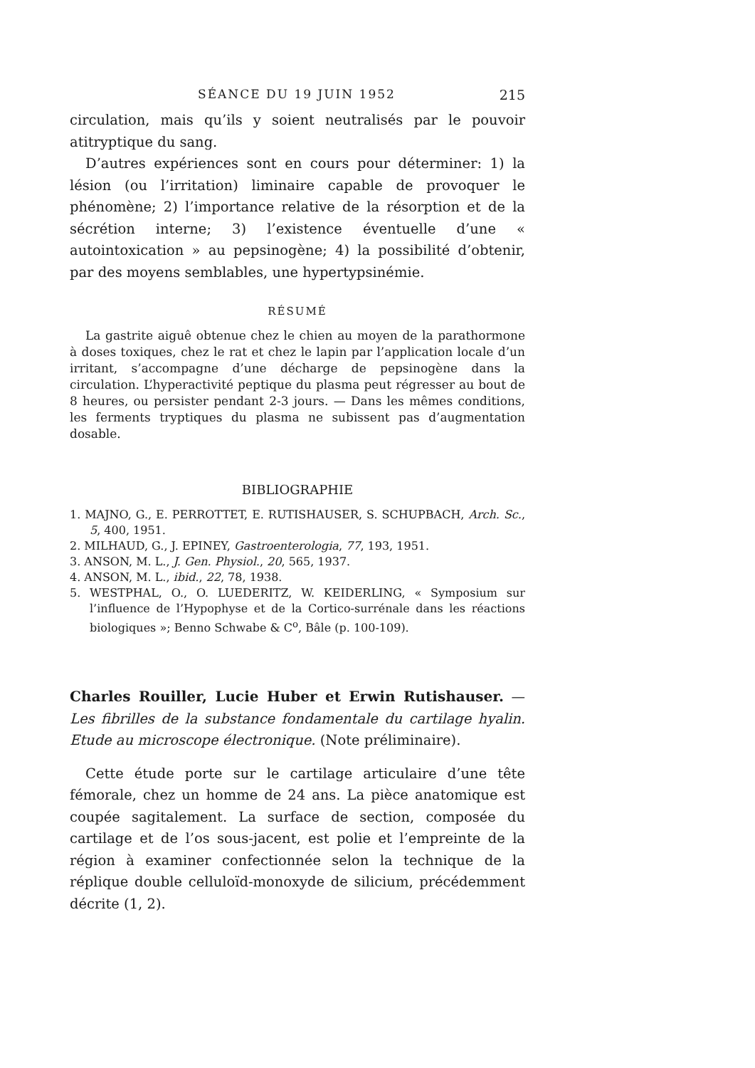SÉANCE DU 19 JUIN 1952 215
circulation, mais qu’ils y soient neutralisés par le pouvoir atitryptique du sang.
D’autres expériences sont en cours pour déterminer: 1) la lésion (ou l’irritation) liminaire capable de provoquer le phénomène; 2) l’importance relative de la résorption et de la sécrétion interne; 3) l’existence éventuelle d’une « autointoxication » au pepsinogène; 4) la possibilité d’obtenir, par des moyens semblables, une hypertypsinémie.
RÉSUMÉ
La gastrite aiguê obtenue chez le chien au moyen de la parathormone à doses toxiques, chez le rat et chez le lapin par l’application locale d’un irritant, s’accompagne d’une décharge de pepsinogène dans la circulation. L’hyperactivité peptique du plasma peut régresser au bout de 8 heures, ou persister pendant 2-3 jours. — Dans les mêmes conditions, les ferments tryptiques du plasma ne subissent pas d’augmentation dosable.
BIBLIOGRAPHIE
1. MAJNO, G., E. PERROTTET, E. RUTISHAUSER, S. SCHUPBACH, Arch. Sc., 5, 400, 1951.
2. MILHAUD, G., J. EPINEY, Gastroenterologia, 77, 193, 1951.
3. ANSON, M. L., J. Gen. Physiol., 20, 565, 1937.
4. ANSON, M. L., ibid., 22, 78, 1938.
5. WESTPHAL, O., O. LUEDERITZ, W. KEIDERLING, « Symposium sur l’influence de l’Hypophyse et de la Cortico-surrénale dans les réactions biologiques »; Benno Schwabe & C<sup>o</sup>, Bâle (p. 100-109).
Charles Rouiller, Lucie Huber et Erwin Rutishauser. — Les fibrilles de la substance fondamentale du cartilage hyalin. Etude au microscope électronique. (Note préliminaire).
Cette étude porte sur le cartilage articulaire d’une tête fémorale, chez un homme de 24 ans. La pièce anatomique est coupée sagitalement. La surface de section, composée du cartilage et de l’os sous-jacent, est polie et l’empreinte de la région à examiner confectionnée selon la technique de la réplique double celluloïd-monoxyde de silicium, précédemment décrite (1, 2).